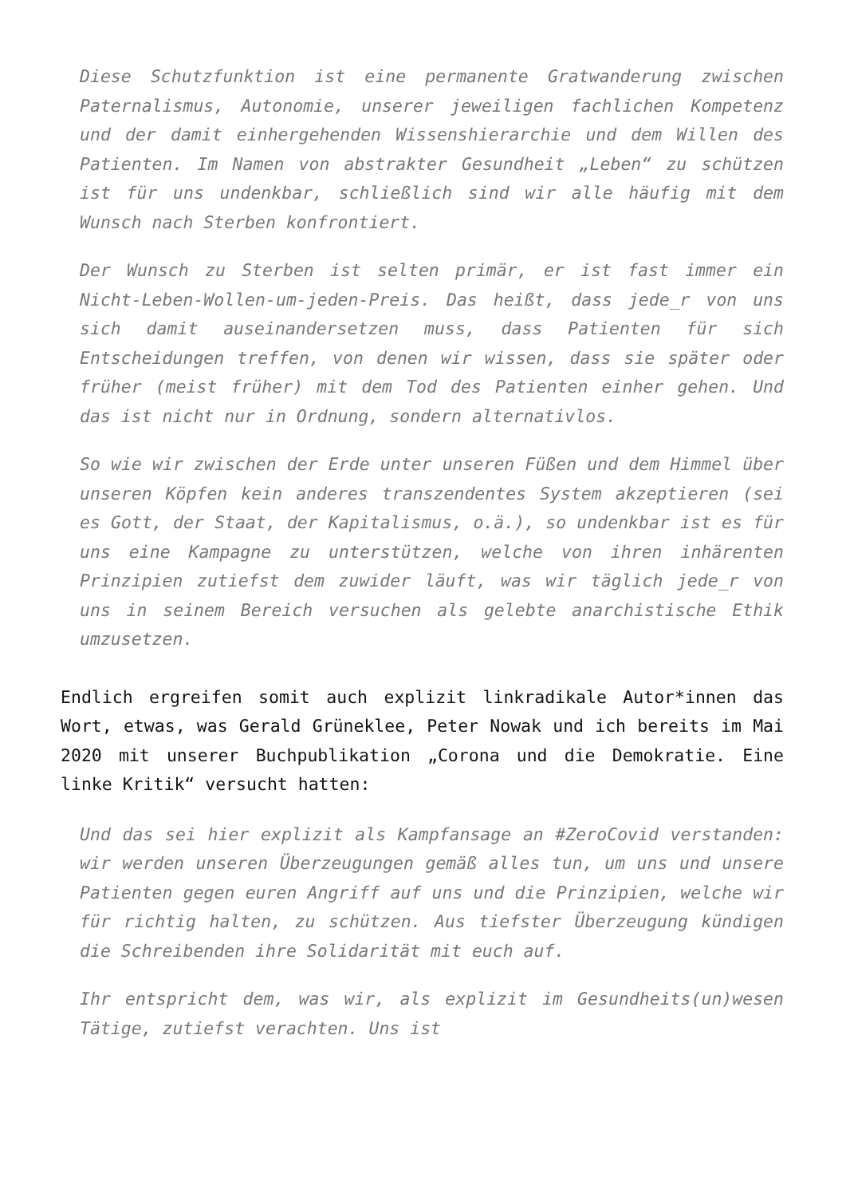Diese Schutzfunktion ist eine permanente Gratwanderung zwischen Paternalismus, Autonomie, unserer jeweiligen fachlichen Kompetenz und der damit einhergehenden Wissenshierarchie und dem Willen des Patienten. Im Namen von abstrakter Gesundheit „Leben“ zu schützen ist für uns undenkbar, schließlich sind wir alle häufig mit dem Wunsch nach Sterben konfrontiert.
Der Wunsch zu Sterben ist selten primär, er ist fast immer ein Nicht-Leben-Wollen-um-jeden-Preis. Das heißt, dass jede_r von uns sich damit auseinandersetzen muss, dass Patienten für sich Entscheidungen treffen, von denen wir wissen, dass sie später oder früher (meist früher) mit dem Tod des Patienten einher gehen. Und das ist nicht nur in Ordnung, sondern alternativlos.
So wie wir zwischen der Erde unter unseren Füßen und dem Himmel über unseren Köpfen kein anderes transzendentes System akzeptieren (sei es Gott, der Staat, der Kapitalismus, o.ä.), so undenkbar ist es für uns eine Kampagne zu unterstützen, welche von ihren inhärenten Prinzipien zutiefst dem zuwider läuft, was wir täglich jede_r von uns in seinem Bereich versuchen als gelebte anarchistische Ethik umzusetzen.
Endlich ergreifen somit auch explizit linkradikale Autor*innen das Wort, etwas, was Gerald Grüneklee, Peter Nowak und ich bereits im Mai 2020 mit unserer Buchpublikation „Corona und die Demokratie. Eine linke Kritik“ versucht hatten:
Und das sei hier explizit als Kampfansage an #ZeroCovid verstanden: wir werden unseren Überzeugungen gemäß alles tun, um uns und unsere Patienten gegen euren Angriff auf uns und die Prinzipien, welche wir für richtig halten, zu schützen. Aus tiefster Überzeugung kündigen die Schreibenden ihre Solidarität mit euch auf.
Ihr entspricht dem, was wir, als explizit im Gesundheits(un)wesen Tätige, zutiefst verachten. Uns ist